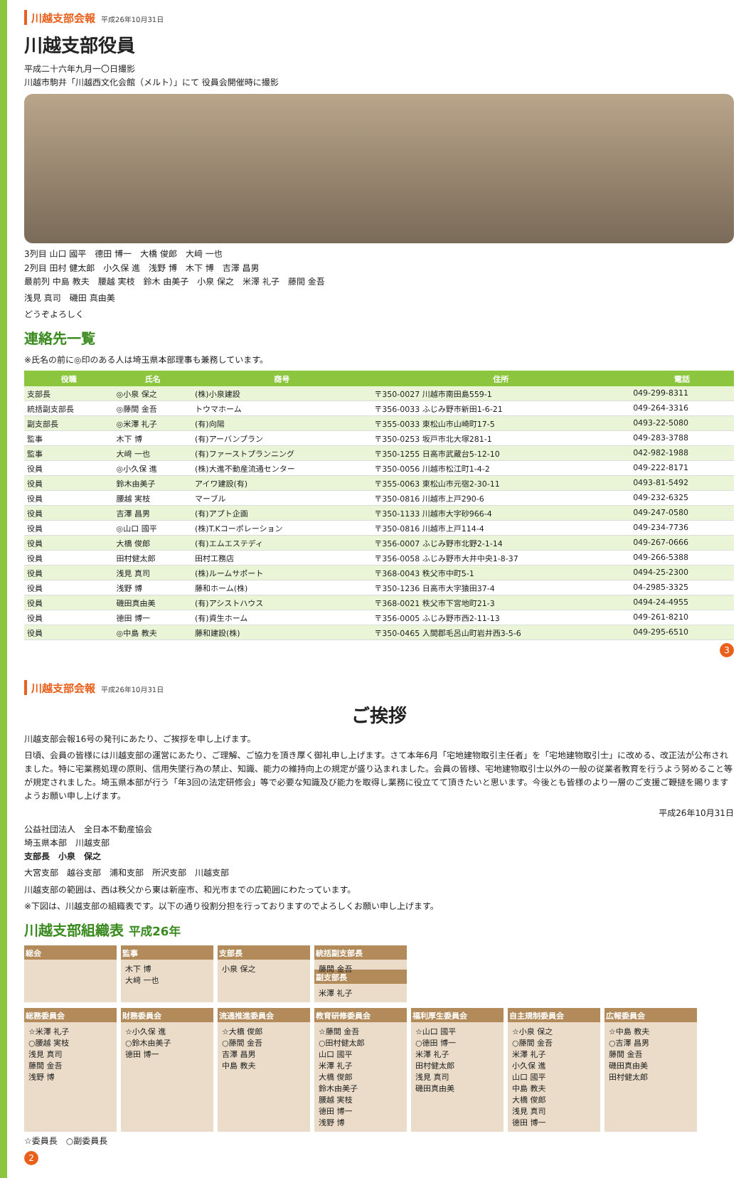川越支部会報 平成26年10月31日
川越支部役員
平成二十六年九月一〇日撮影
川越市駒井「川越西文化会館（メルト）」にて 役員会開催時に撮影
3列目 山口 國平　德田 博一　大橋 俊郎　大﨑 一也
2列目 田村 健太郎　小久保 進　浅野 博　木下 博　吉澤 昌男
最前列 中島 教夫　腰越 実枝　鈴木 由美子　小泉 保之　米澤 礼子　藤間 金吾
浅見 真司　磯田 真由美
どうぞよろしく
連絡先一覧
※氏名の前に◎印のある人は埼玉県本部理事も兼務しています。
| 役職 | 氏名 | 商号 | 住所 | 電話 |
| --- | --- | --- | --- | --- |
| 支部長 | ◎小泉 保之 | (株)小泉建設 | 〒350-0027 川越市南田島559-1 | 049-299-8311 |
| 統括副支部長 | ◎藤間 金吾 | トウマホーム | 〒356-0033 ふじみ野市新田1-6-21 | 049-264-3316 |
| 副支部長 | ◎米澤 礼子 | (有)向陽 | 〒355-0033 東松山市山崎町17-5 | 0493-22-5080 |
| 監事 | 木下 博 | (有)アーバンプラン | 〒350-0253 坂戸市北大塚281-1 | 049-283-3788 |
| 監事 | 大﨑 一也 | (有)ファーストプランニング | 〒350-1255 日高市武蔵台5-12-10 | 042-982-1988 |
| 役員 | ◎小久保 進 | (株)大進不動産流通センター | 〒350-0056 川越市松江町1-4-2 | 049-222-8171 |
| 役員 | 鈴木由美子 | アイワ建設(有) | 〒355-0063 東松山市元宿2-30-11 | 0493-81-5492 |
| 役員 | 腰越 実枝 | マーブル | 〒350-0816 川越市上戸290-6 | 049-232-6325 |
| 役員 | 吉澤 昌男 | (有)アプト企画 | 〒350-1133 川越市大字砂966-4 | 049-247-0580 |
| 役員 | ◎山口 國平 | (株)T.Kコーポレーション | 〒350-0816 川越市上戸114-4 | 049-234-7736 |
| 役員 | 大橋 俊郎 | (有)エムエステディ | 〒356-0007 ふじみ野市北野2-1-14 | 049-267-0666 |
| 役員 | 田村健太郎 | 田村工務店 | 〒356-0058 ふじみ野市大井中央1-8-37 | 049-266-5388 |
| 役員 | 浅見 真司 | (株)ルームサポート | 〒368-0043 秩父市中町5-1 | 0494-25-2300 |
| 役員 | 浅野 博 | 藤和ホーム(株) | 〒350-1236 日高市大字猿田37-4 | 04-2985-3325 |
| 役員 | 磯田真由美 | (有)アシストハウス | 〒368-0021 秩父市下宮地町21-3 | 0494-24-4955 |
| 役員 | 德田 博一 | (有)資生ホーム | 〒356-0005 ふじみ野市西2-11-13 | 049-261-8210 |
| 役員 | ◎中島 教夫 | 藤和建設(株) | 〒350-0465 入間郡毛呂山町岩井西3-5-6 | 049-295-6510 |
3
川越支部会報 平成26年10月31日
ご挨拶
川越支部会報16号の発刊にあたり、ご挨拶を申し上げます。
日頃、会員の皆様には川越支部の運営にあたり、ご理解、ご協力を頂き厚く御礼申し上げます。さて本年6月「宅地建物取引主任者」を「宅地建物取引士」に改める、改正法が公布されました。特に宅業務処理の原則、信用失墜行為の禁止、知識、能力の維持向上の規定が盛り込まれました。会員の皆様、宅地建物取引士以外の一般の従業者教育を行うよう努めること等が規定されました。埼玉県本部が行う「年3回の法定研修会」等で必要な知識及び能力を取得し業務に役立てて頂きたいと思います。今後とも皆様のより一層のご支援ご鞭撻を賜りますようお願い申し上げます。
平成26年10月31日
公益社団法人　全日本不動産協会
埼玉県本部　川越支部
支部長　小泉　保之
大宮支部　越谷支部　浦和支部　所沢支部　川越支部
川越支部の範囲は、西は秩父から東は新座市、和光市までの広範囲にわたっています。
※下図は、川越支部の組織表です。以下の通り役割分担を行っておりますのでよろしくお願い申し上げます。
川越支部組織表 平成26年
総会
監事
木下 博
大﨑 一也
支部長
小泉 保之
統括副支部長
藤間 金吾
副支部長
米澤 礼子
総務委員会
☆米澤 礼子
○腰越 実枝
浅見 真司
藤間 金吾
浅野 博
財務委員会
☆小久保 進
○鈴木由美子
德田 博一
流通推進委員会
☆大橋 俊郎
○藤間 金吾
吉澤 昌男
中島 教夫
教育研修委員会
☆藤間 金吾
○田村健太郎
山口 國平
米澤 礼子
大橋 俊郎
鈴木由美子
腰越 実枝
德田 博一
浅野 博
福利厚生委員会
☆山口 國平
○德田 博一
米澤 礼子
田村健太郎
浅見 真司
磯田真由美
自主規制委員会
☆小泉 保之
○藤間 金吾
米澤 礼子
小久保 進
山口 國平
中島 教夫
大橋 俊郎
浅見 真司
德田 博一
広報委員会
☆中島 教夫
○吉澤 昌男
藤間 金吾
磯田真由美
田村健太郎
☆委員長　○副委員長
2